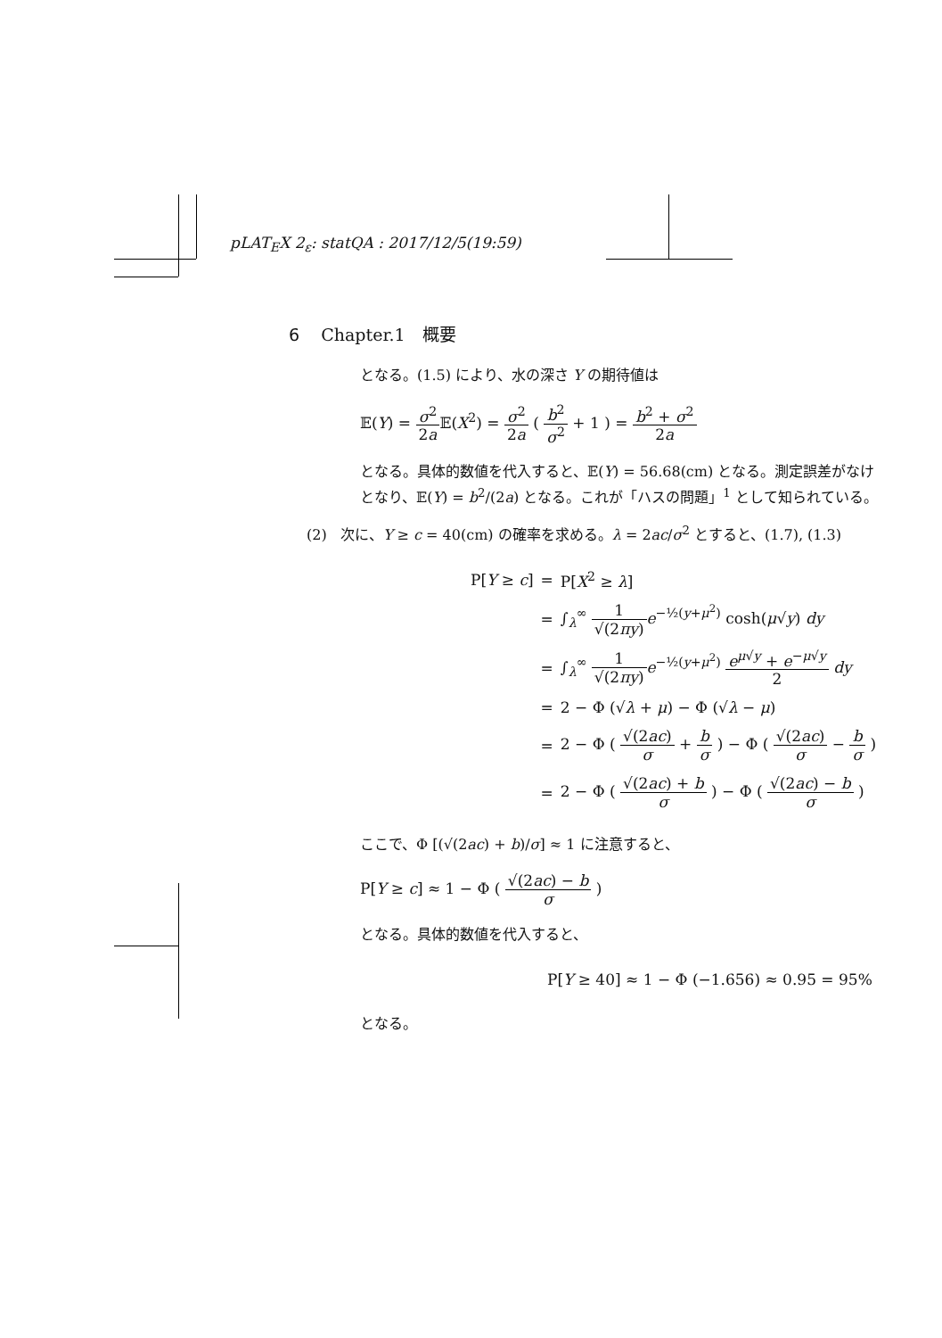pLAT<sub>E</sub>X 2<sub>ε</sub>: statQA : 2017/12/5(19:59)
6 Chapter.1　概要
となる。(1.5) により、水の深さ Y の期待値は
𝔼(Y) = σ<sup>2</sup> 2a 𝔼(X<sup>2</sup>) = σ<sup>2</sup> 2a ( b<sup>2</sup> σ<sup>2</sup> + 1 ) = b<sup>2</sup> + σ<sup>2</sup> 2a
となる。具体的数値を代入すると、𝔼(Y) = 56.68(cm) となる。測定誤差がなけ
となり、𝔼(Y) = b<sup>2</sup>/(2a) となる。これが「ハスの問題」<sup>1</sup> として知られている。
(2) 次に、Y ≥ c = 40(cm) の確率を求める。λ = 2ac/σ<sup>2</sup> とすると、(1.7), (1.3)
| P[ Y ≥ c ] | = | P[ X<sup>2</sup> ≥ λ ] |
| | = | ∫<sub>λ</sub><sup>∞</sup> 1 √(2 πy ) e<sup>−½(y+μ<sup>2</sup>)</sup> cosh( μ √ y ) dy |
| | = | ∫<sub>λ</sub><sup>∞</sup> 1 √(2 πy ) e<sup>−½(y+μ<sup>2</sup>)</sup> e<sup>μ√y</sup> + e<sup>−μ√y</sup> 2 dy |
| | = | 2 − Φ (√ λ + μ ) − Φ (√ λ − μ ) |
| | = | 2 − Φ ( √(2 ac ) σ + b σ ) − Φ ( √(2 ac ) σ − b σ ) |
| | = | 2 − Φ ( √(2 ac ) + b σ ) − Φ ( √(2 ac ) − b σ ) |
ここで、Φ [(√(2ac) + b)/σ] ≈ 1 に注意すると、
P[Y ≥ c] ≈ 1 − Φ ( √(2ac) − b σ )
となる。具体的数値を代入すると、
P[Y ≥ 40] ≈ 1 − Φ (−1.656) ≈ 0.95 = 95%
となる。